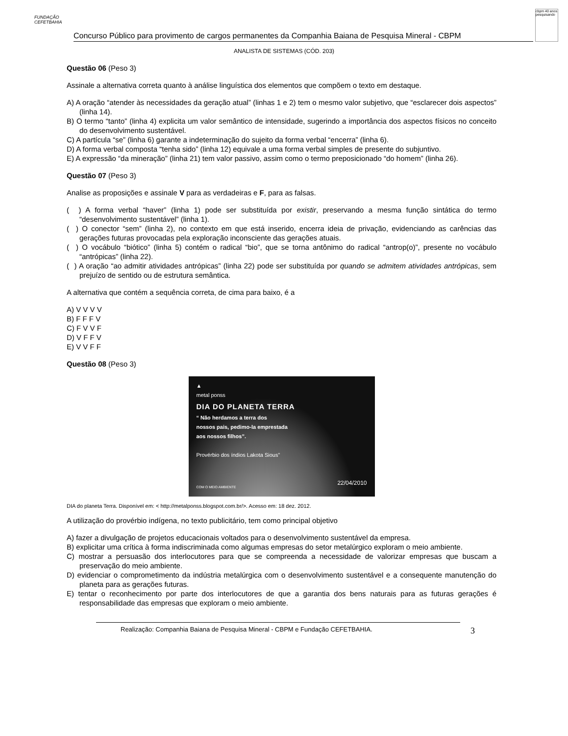FUNDAÇÃO CEFETBAHIA
Concurso Público para provimento de cargos permanentes da Companhia Baiana de Pesquisa Mineral - CBPM
cbpm 40 anos pesquisando
ANALISTA DE SISTEMAS (CÓD. 203)
Questão 06 (Peso 3)
Assinale a alternativa correta quanto à análise linguística dos elementos que compõem o texto em destaque.
A) A oração “atender às necessidades da geração atual” (linhas 1 e 2) tem o mesmo valor subjetivo, que “esclarecer dois aspectos” (linha 14).
B) O termo “tanto” (linha 4) explicita um valor semântico de intensidade, sugerindo a importância dos aspectos físicos no conceito do desenvolvimento sustentável.
C) A partícula “se” (linha 6) garante a indeterminação do sujeito da forma verbal “encerra” (linha 6).
D) A forma verbal composta “tenha sido” (linha 12) equivale a uma forma verbal simples de presente do subjuntivo.
E) A expressão “da mineração” (linha 21) tem valor passivo, assim como o termo preposicionado “do homem” (linha 26).
Questão 07 (Peso 3)
Analise as proposições e assinale V para as verdadeiras e F, para as falsas.
( ) A forma verbal “haver” (linha 1) pode ser substituída por existir, preservando a mesma função sintática do termo “desenvolvimento sustentável” (linha 1).
( ) O conector “sem” (linha 2), no contexto em que está inserido, encerra ideia de privação, evidenciando as carências das gerações futuras provocadas pela exploração inconsciente das gerações atuais.
( ) O vocábulo “biótico” (linha 5) contém o radical “bio”, que se torna antônimo do radical “antrop(o)”, presente no vocábulo “antrópicas” (linha 22).
( ) A oração “ao admitir atividades antrópicas” (linha 22) pode ser substituída por quando se admitem atividades antrópicas, sem prejuízo de sentido ou de estrutura semântica.
A alternativa que contém a sequência correta, de cima para baixo, é a
A) V V V V
B) F F F V
C) F V V F
D) V F F V
E) V V F F
Questão 08 (Peso 3)
▲
metal ponss
DIA DO PLANETA TERRA
“ Não herdamos a terra dos
nossos pais, pedimo-la emprestada
aos nossos filhos”.
Provérbio dos índios Lakota Sious”
22/04/2010
COM O MEIO AMBIENTE
DIA do planeta Terra. Disponível em: < http://metalponss.blogspot.com.br/>. Acesso em: 18 dez. 2012.
A utilização do provérbio indígena, no texto publicitário, tem como principal objetivo
A) fazer a divulgação de projetos educacionais voltados para o desenvolvimento sustentável da empresa.
B) explicitar uma crítica à forma indiscriminada como algumas empresas do setor metalúrgico exploram o meio ambiente.
C) mostrar a persuasão dos interlocutores para que se compreenda a necessidade de valorizar empresas que buscam a preservação do meio ambiente.
D) evidenciar o comprometimento da indústria metalúrgica com o desenvolvimento sustentável e a consequente manutenção do planeta para as gerações futuras.
E) tentar o reconhecimento por parte dos interlocutores de que a garantia dos bens naturais para as futuras gerações é responsabilidade das empresas que exploram o meio ambiente.
Realização: Companhia Baiana de Pesquisa Mineral - CBPM e Fundação CEFETBAHIA. 3